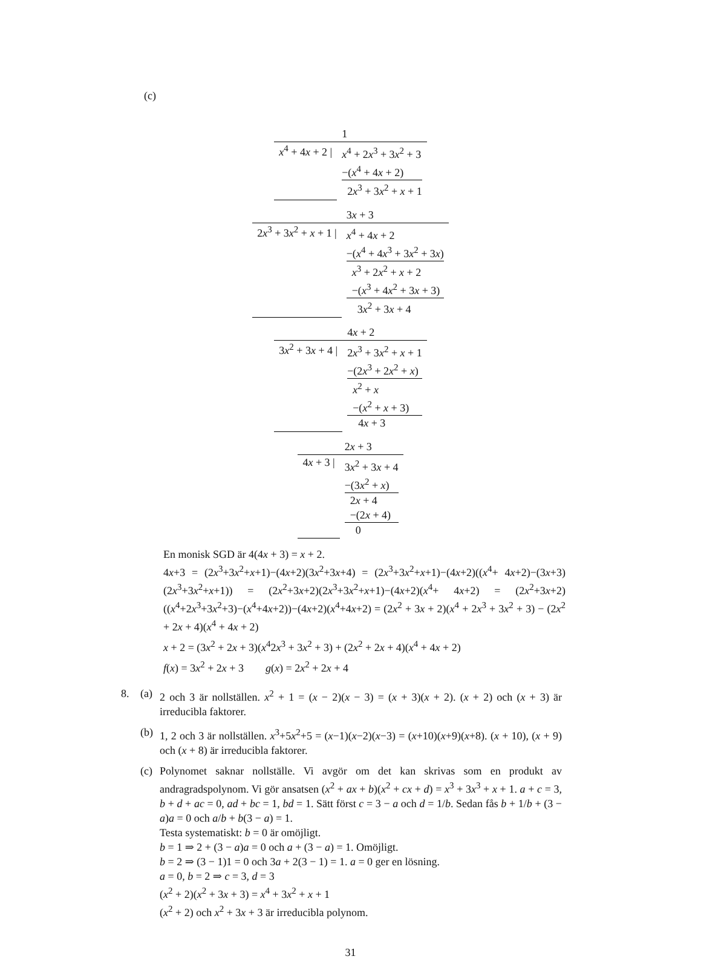(c)
| | 1 |
| x<sup>4</sup> + 4 x + 2 / | x<sup>4</sup> + 2 x<sup>3</sup> + 3 x<sup>2</sup> + 3 −( x<sup>4</sup> + 4 x + 2) 2 x<sup>3</sup> + 3 x<sup>2</sup> + x + 1 |
| | 3 x + 3 |
| 2 x<sup>3</sup> + 3 x<sup>2</sup> + x + 1 / | x<sup>4</sup> + 4 x + 2 −( x<sup>4</sup> + 4 x<sup>3</sup> + 3 x<sup>2</sup> + 3 x ) x<sup>3</sup> + 2 x<sup>2</sup> + x + 2 −( x<sup>3</sup> + 4 x<sup>2</sup> + 3 x + 3) 3 x<sup>2</sup> + 3 x + 4 |
| | 4 x + 2 |
| 3 x<sup>2</sup> + 3 x + 4 / | 2 x<sup>3</sup> + 3 x<sup>2</sup> + x + 1 −(2 x<sup>3</sup> + 2 x<sup>2</sup> + x ) x<sup>2</sup> + x −( x<sup>2</sup> + x + 3) 4 x + 3 |
| | 2 x + 3 |
| 4 x + 3 / | 3 x<sup>2</sup> + 3 x + 4 −(3 x<sup>2</sup> + x ) 2 x + 4 −(2 x + 4) 0 |
En monisk SGD är 4(4x + 3) = x + 2.
4x+3 = (2x<sup>3</sup>+3x<sup>2</sup>+x+1)−(4x+2)(3x<sup>2</sup>+3x+4) = (2x<sup>3</sup>+3x<sup>2</sup>+x+1)−(4x+2)((x<sup>4</sup>+ 4x+2)−(3x+3)(2x<sup>3</sup>+3x<sup>2</sup>+x+1)) = (2x<sup>2</sup>+3x+2)(2x<sup>3</sup>+3x<sup>2</sup>+x+1)−(4x+2)(x<sup>4</sup>+ 4x+2) = (2x<sup>2</sup>+3x+2)((x<sup>4</sup>+2x<sup>3</sup>+3x<sup>2</sup>+3)−(x<sup>4</sup>+4x+2))−(4x+2)(x<sup>4</sup>+4x+2) = (2x<sup>2</sup> + 3x + 2)(x<sup>4</sup> + 2x<sup>3</sup> + 3x<sup>2</sup> + 3) − (2x<sup>2</sup> + 2x + 4)(x<sup>4</sup> + 4x + 2)
x + 2 = (3x<sup>2</sup> + 2x + 3)(x<sup>4</sup>2x<sup>3</sup> + 3x<sup>2</sup> + 3) + (2x<sup>2</sup> + 2x + 4)(x<sup>4</sup> + 4x + 2)
f(x) = 3x<sup>2</sup> + 2x + 3 g(x) = 2x<sup>2</sup> + 2x + 4
8. (a)
2 och 3 är nollställen. x<sup>2</sup> + 1 = (x − 2)(x − 3) = (x + 3)(x + 2). (x + 2) och (x + 3) är irreducibla faktorer.
(b)
1, 2 och 3 är nollställen. x<sup>3</sup>+5x<sup>2</sup>+5 = (x−1)(x−2)(x−3) = (x+10)(x+9)(x+8). (x + 10), (x + 9) och (x + 8) är irreducibla faktorer.
(c)
Polynomet saknar nollställe. Vi avgör om det kan skrivas som en produkt av andragradspolynom. Vi gör ansatsen (x<sup>2</sup> + ax + b)(x<sup>2</sup> + cx + d) = x<sup>3</sup> + 3x<sup>3</sup> + x + 1. a + c = 3, b + d + ac = 0, ad + bc = 1, bd = 1. Sätt först c = 3 − a och d = 1/b. Sedan fås b + 1/b + (3 − a)a = 0 och a/b + b(3 − a) = 1.
Testa systematiskt: b = 0 är omöjligt.
b = 1 ⇒ 2 + (3 − a)a = 0 och a + (3 − a) = 1. Omöjligt.
b = 2 ⇒ (3 − 1)1 = 0 och 3a + 2(3 − 1) = 1. a = 0 ger en lösning.
a = 0, b = 2 ⇒ c = 3, d = 3
(x<sup>2</sup> + 2)(x<sup>2</sup> + 3x + 3) = x<sup>4</sup> + 3x<sup>2</sup> + x + 1
(x<sup>2</sup> + 2) och x<sup>2</sup> + 3x + 3 är irreducibla polynom.
31